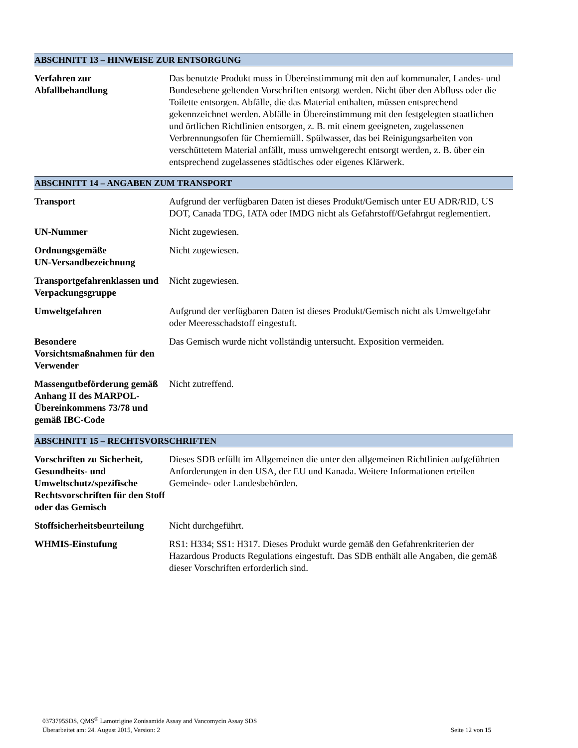ABSCHNITT 13 – HINWEISE ZUR ENTSORGUNG
Verfahren zur
Abfallbehandlung
Das benutzte Produkt muss in Übereinstimmung mit den auf kommunaler, Landes- und Bundesebene geltenden Vorschriften entsorgt werden. Nicht über den Abfluss oder die Toilette entsorgen. Abfälle, die das Material enthalten, müssen entsprechend gekennzeichnet werden. Abfälle in Übereinstimmung mit den festgelegten staatlichen und örtlichen Richtlinien entsorgen, z. B. mit einem geeigneten, zugelassenen Verbrennungsofen für Chemiemüll. Spülwasser, das bei Reinigungsarbeiten von verschüttetem Material anfällt, muss umweltgerecht entsorgt werden, z. B. über ein entsprechend zugelassenes städtisches oder eigenes Klärwerk.
ABSCHNITT 14 – ANGABEN ZUM TRANSPORT
Transport Aufgrund der verfügbaren Daten ist dieses Produkt/Gemisch unter EU ADR/RID, US DOT, Canada TDG, IATA oder IMDG nicht als Gefahrstoff/Gefahrgut reglementiert.
UN-Nummer Nicht zugewiesen.
Ordnungsgemäße
UN-Versandbezeichnung
Nicht zugewiesen.
Transportgefahrenklassen und Verpackungsgruppe
Nicht zugewiesen.
Umweltgefahren Aufgrund der verfügbaren Daten ist dieses Produkt/Gemisch nicht als Umweltgefahr oder Meeresschadstoff eingestuft.
Besondere
Vorsichtsmaßnahmen für den Verwender
Das Gemisch wurde nicht vollständig untersucht. Exposition vermeiden.
Massengutbeförderung gemäß Anhang II des MARPOL-Übereinkommens 73/78 und gemäß IBC-Code
Nicht zutreffend.
ABSCHNITT 15 – RECHTSVORSCHRIFTEN
Vorschriften zu Sicherheit, Gesundheits- und Umweltschutz/spezifische Rechtsvorschriften für den Stoff oder das Gemisch
Dieses SDB erfüllt im Allgemeinen die unter den allgemeinen Richtlinien aufgeführten Anforderungen in den USA, der EU und Kanada. Weitere Informationen erteilen Gemeinde- oder Landesbehörden.
Stoffsicherheitsbeurteilung
Nicht durchgeführt.
WHMIS-Einstufung RS1: H334; SS1: H317. Dieses Produkt wurde gemäß den Gefahrenkriterien der Hazardous Products Regulations eingestuft. Das SDB enthält alle Angaben, die gemäß dieser Vorschriften erforderlich sind.
0373795SDS, QMS<sup>®</sup> Lamotrigine Zonisamide Assay and Vancomycin Assay SDS
Überarbeitet am: 24. August 2015, Version: 2 Seite 12 von 15